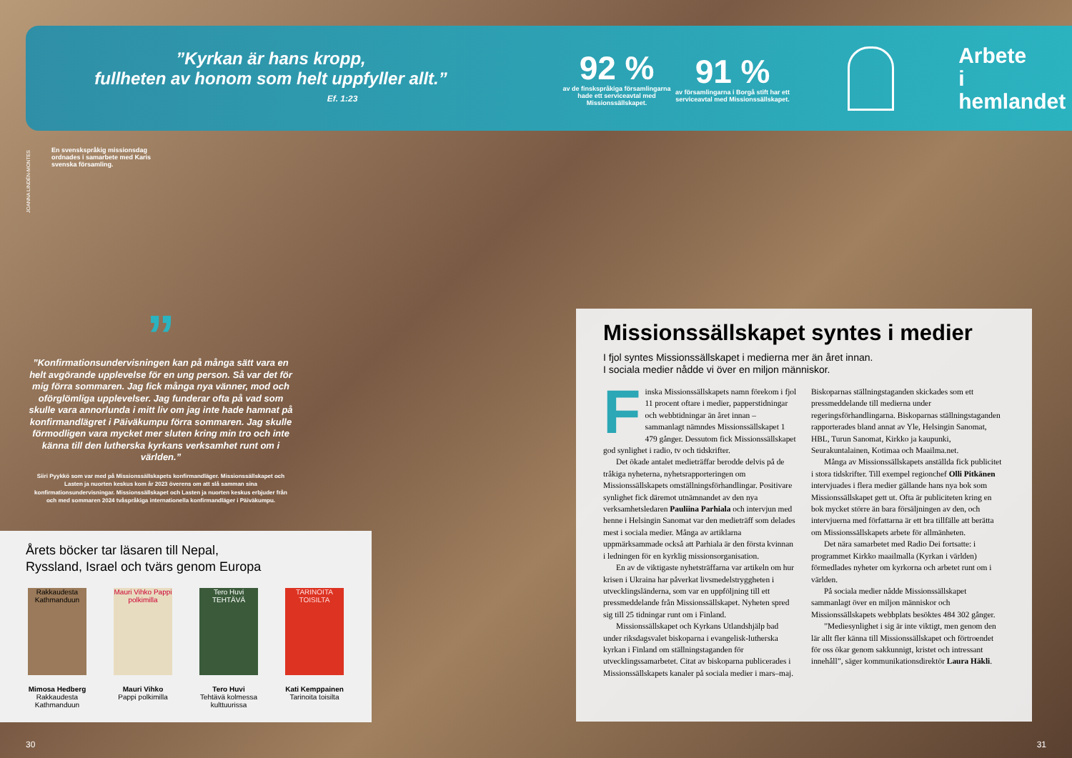”Kyrkan är hans kropp,
fullheten av honom som helt uppfyller allt.”
Ef. 1:23
92 %
av de finskspråkiga församlingarna hade ett serviceavtal med Missionssällskapet.
91 %
av församlingarna i Borgå stift har ett serviceavtal med Missionssällskapet.
Arbete
i hemlandet
JOANNA LINDÉN-MONTES
En svenskspråkig missionsdag ordnades i samarbete med Karis svenska församling.
”
”Konfirmationsundervisningen kan på många sätt vara en helt avgörande upplevelse för en ung person. Så var det för mig förra sommaren. Jag fick många nya vänner, mod och oförglömliga upplevelser. Jag funderar ofta på vad som skulle vara annorlunda i mitt liv om jag inte hade hamnat på konfirmandlägret i Päiväkumpu förra sommaren. Jag skulle förmodligen vara mycket mer sluten kring min tro och inte känna till den lutherska kyrkans verksamhet runt om i världen.”
Siiri Pyykkö som var med på Missionssällskapets konfirmandläger. Missionssällskapet och Lasten ja nuorten keskus kom år 2023 överens om att slå samman sina konfirmationsundervisningar. Missionssällskapet och Lasten ja nuorten keskus erbjuder från och med sommaren 2024 tvåspråkiga internationella konfirmandläger i Päiväkumpu.
Årets böcker tar läsaren till Nepal,
Ryssland, Israel och tvärs genom Europa
Rakkaudesta Kathmanduun
Mimosa Hedberg
Rakkaudesta Kathmanduun
Mauri Vihko Pappi polkimilla
Mauri Vihko
Pappi polkimilla
Tero Huvi TEHTÄVÄ
Tero Huvi
Tehtävä kolmessa kulttuurissa
TARINOITA TOISILTA
Kati Kemppainen
Tarinoita toisilta
Missionssällskapet syntes i medier
I fjol syntes Missionssällskapet i medierna mer än året innan.
I sociala medier nådde vi över en miljon människor.
Finska Missionssällskapets namn förekom i fjol 11 procent oftare i medier, papperstidningar och webbtidningar än året innan – sammanlagt nämndes Missionssällskapet 1 479 gånger. Dessutom fick Missionssällskapet god synlighet i radio, tv och tidskrifter.
Det ökade antalet medieträffar berodde delvis på de tråkiga nyheterna, nyhetsrapporteringen om Missionssällskapets omställningsförhandlingar. Positivare synlighet fick däremot utnämnandet av den nya verksamhetsledaren Pauliina Parhiala och intervjun med henne i Helsingin Sanomat var den medieträff som delades mest i sociala medier. Många av artiklarna uppmärksammade också att Parhiala är den första kvinnan i ledningen för en kyrklig missionsorganisation.
En av de viktigaste nyhetsträffarna var artikeln om hur krisen i Ukraina har påverkat livsmedelstryggheten i utvecklingsländerna, som var en uppföljning till ett pressmeddelande från Missionssällskapet. Nyheten spred sig till 25 tidningar runt om i Finland.
Missionssällskapet och Kyrkans Utlandshjälp bad under riksdagsvalet biskoparna i evangelisk-lutherska kyrkan i Finland om ställningstaganden för utvecklingssamarbetet. Citat av biskoparna publicerades i Missionssällskapets kanaler på sociala medier i mars–maj. Biskoparnas ställningstaganden skickades som ett pressmeddelande till medierna under regeringsförhandlingarna. Biskoparnas ställningstaganden rapporterades bland annat av Yle, Helsingin Sanomat, HBL, Turun Sanomat, Kirkko ja kaupunki, Seurakuntalainen, Kotimaa och Maailma.net.
Många av Missionssällskapets anställda fick publicitet i stora tidskrifter. Till exempel regionchef Olli Pitkänen intervjuades i flera medier gällande hans nya bok som Missionssällskapet gett ut. Ofta är publiciteten kring en bok mycket större än bara försäljningen av den, och intervjuerna med författarna är ett bra tillfälle att berätta om Missionssällskapets arbete för allmänheten.
Det nära samarbetet med Radio Dei fortsatte: i programmet Kirkko maailmalla (Kyrkan i världen) förmedlades nyheter om kyrkorna och arbetet runt om i världen.
På sociala medier nådde Missionssällskapet sammanlagt över en miljon människor och Missionssällskapets webbplats besöktes 484 302 gånger.
”Mediesynlighet i sig är inte viktigt, men genom den lär allt fler känna till Missionssällskapet och förtroendet för oss ökar genom sakkunnigt, kristet och intressant innehåll”, säger kommunikationsdirektör Laura Häkli.
30 31